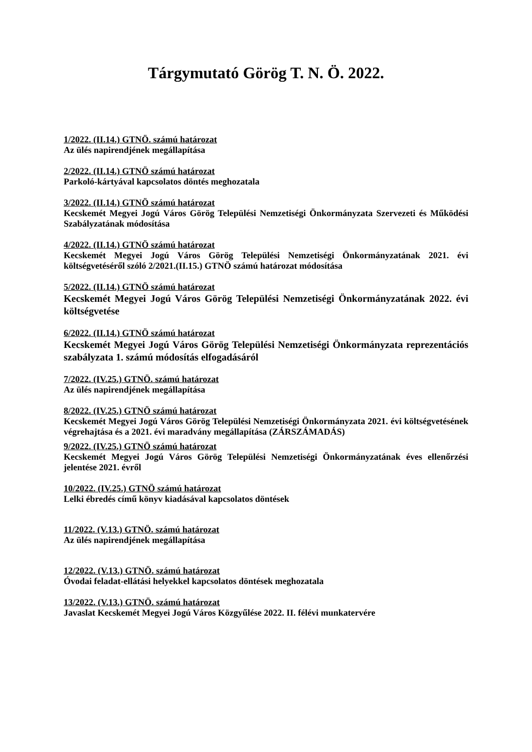Tárgymutató Görög T. N. Ö. 2022.
1/2022. (II.14.) GTNÖ. számú határozat
Az ülés napirendjének megállapítása
2/2022. (II.14.) GTNÖ számú határozat
Parkoló-kártyával kapcsolatos döntés meghozatala
3/2022. (II.14.) GTNÖ számú határozat
Kecskemét Megyei Jogú Város Görög Települési Nemzetiségi Önkormányzata Szervezeti és Működési Szabályzatának módosítása
4/2022. (II.14.) GTNÖ számú határozat
Kecskemét Megyei Jogú Város Görög Települési Nemzetiségi Önkormányzatának 2021. évi költségvetéséről szóló 2/2021.(II.15.) GTNÖ számú határozat módosítása
5/2022. (II.14.) GTNÖ számú határozat
Kecskemét Megyei Jogú Város Görög Települési Nemzetiségi Önkormányzatának 2022. évi költségvetése
6/2022. (II.14.) GTNÖ számú határozat
Kecskemét Megyei Jogú Város Görög Települési Nemzetiségi Önkormányzata reprezentációs szabályzata 1. számú módosítás elfogadásáról
7/2022. (IV.25.) GTNÖ. számú határozat
Az ülés napirendjének megállapítása
8/2022. (IV.25.) GTNÖ számú határozat
Kecskemét Megyei Jogú Város Görög Települési Nemzetiségi Önkormányzata 2021. évi költségvetésének végrehajtása és a 2021. évi maradvány megállapítása (ZÁRSZÁMADÁS)
9/2022. (IV.25.) GTNÖ számú határozat
Kecskemét Megyei Jogú Város Görög Települési Nemzetiségi Önkormányzatának éves ellenőrzési jelentése 2021. évről
10/2022. (IV.25.) GTNÖ számú határozat
Lelki ébredés című könyv kiadásával kapcsolatos döntések
11/2022. (V.13.) GTNÖ. számú határozat
Az ülés napirendjének megállapítása
12/2022. (V.13.) GTNÖ. számú határozat
Óvodai feladat-ellátási helyekkel kapcsolatos döntések meghozatala
13/2022. (V.13.) GTNÖ. számú határozat
Javaslat Kecskemét Megyei Jogú Város Közgyűlése 2022. II. félévi munkatervére